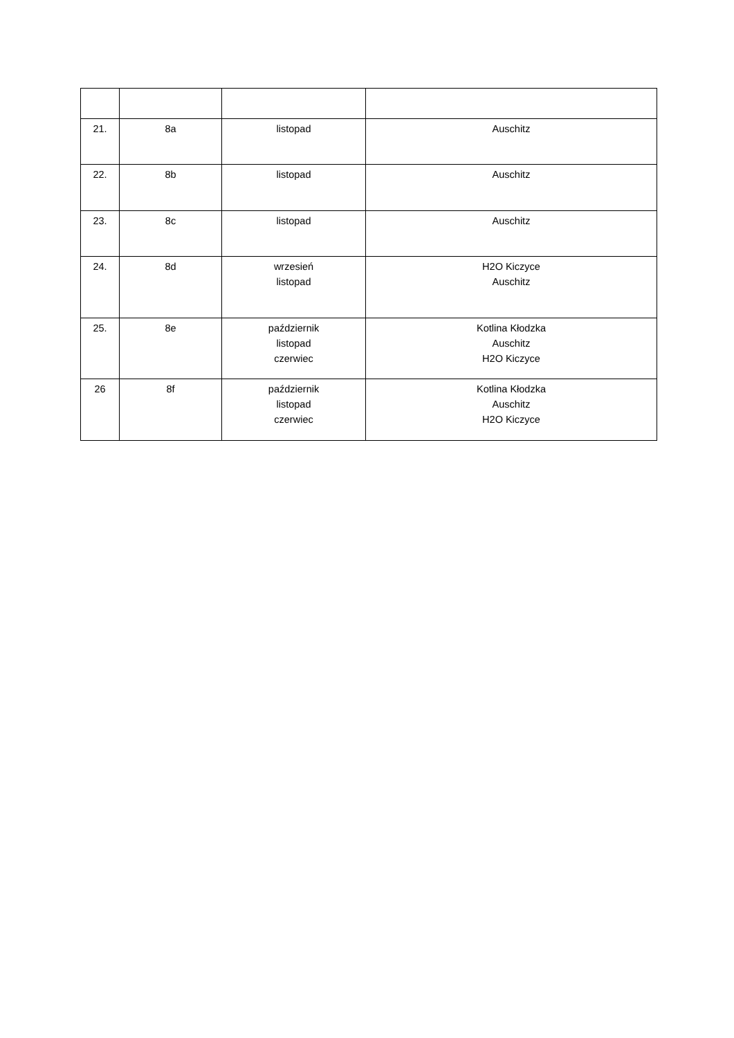| 21. | 8a | listopad | Auschitz |
| 22. | 8b | listopad | Auschitz |
| 23. | 8c | listopad | Auschitz |
| 24. | 8d | wrzesień listopad | H2O Kiczyce Auschitz |
| 25. | 8e | październik listopad czerwiec | Kotlina Kłodzka Auschitz H2O Kiczyce |
| 26 | 8f | październik listopad czerwiec | Kotlina Kłodzka Auschitz H2O Kiczyce |